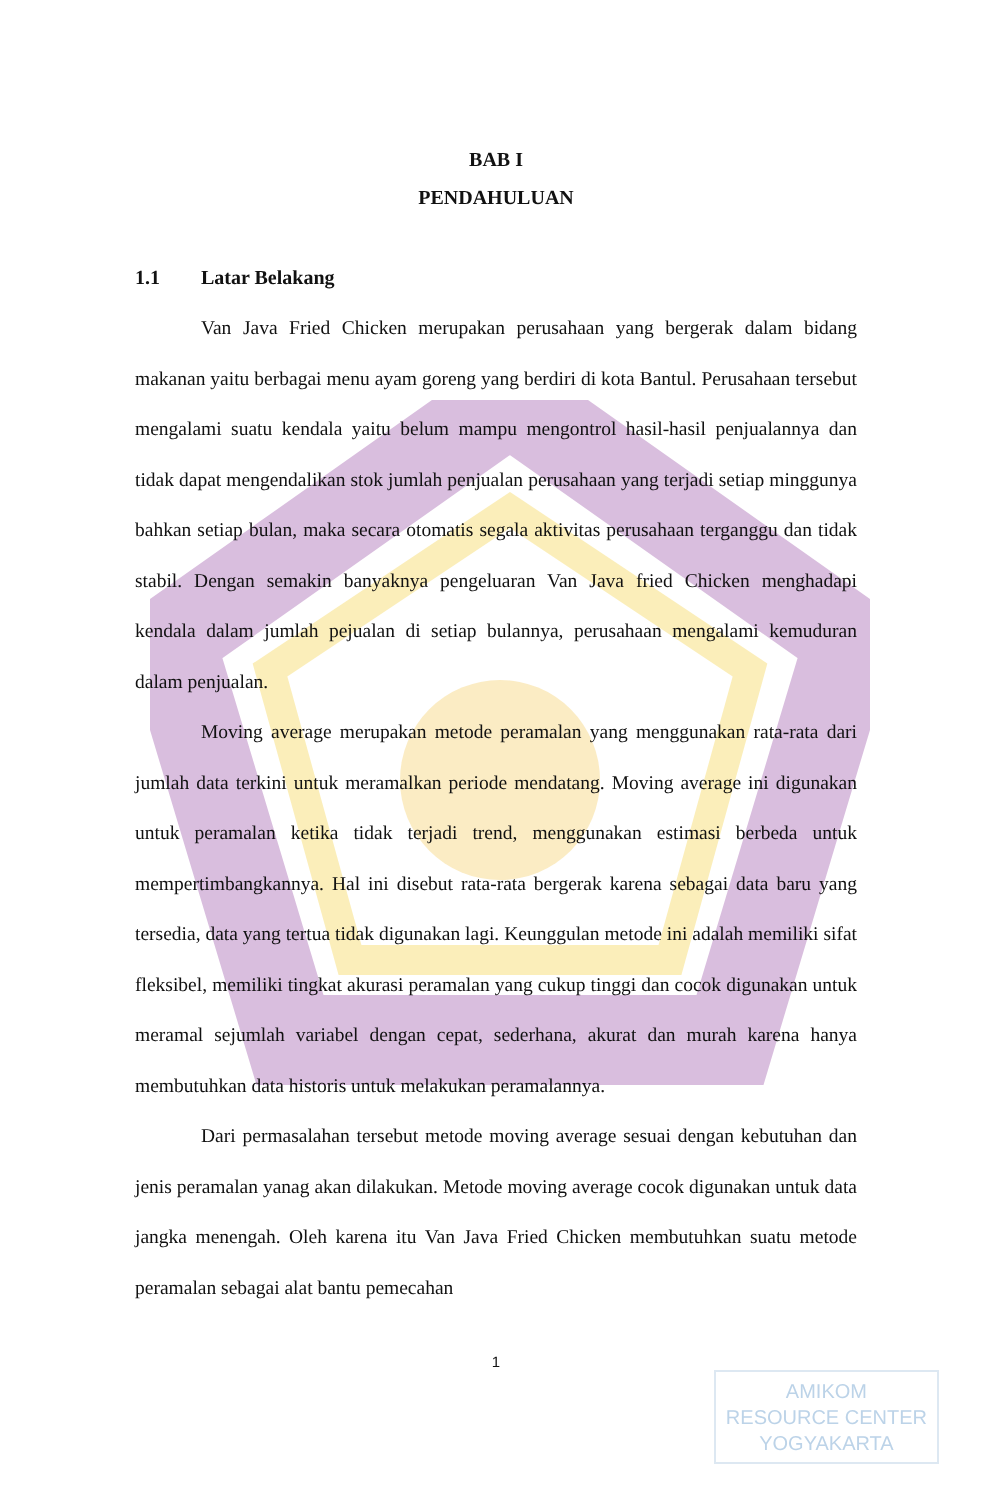BAB I
PENDAHULUAN
1.1 Latar Belakang
Van Java Fried Chicken merupakan perusahaan yang bergerak dalam bidang makanan yaitu berbagai menu ayam goreng yang berdiri di kota Bantul. Perusahaan tersebut mengalami suatu kendala yaitu belum mampu mengontrol hasil-hasil penjualannya dan tidak dapat mengendalikan stok jumlah penjualan perusahaan yang terjadi setiap minggunya bahkan setiap bulan, maka secara otomatis segala aktivitas perusahaan terganggu dan tidak stabil. Dengan semakin banyaknya pengeluaran Van Java fried Chicken menghadapi kendala dalam jumlah pejualan di setiap bulannya, perusahaan mengalami kemuduran dalam penjualan.
Moving average merupakan metode peramalan yang menggunakan rata-rata dari jumlah data terkini untuk meramalkan periode mendatang. Moving average ini digunakan untuk peramalan ketika tidak terjadi trend, menggunakan estimasi berbeda untuk mempertimbangkannya. Hal ini disebut rata-rata bergerak karena sebagai data baru yang tersedia, data yang tertua tidak digunakan lagi. Keunggulan metode ini adalah memiliki sifat fleksibel, memiliki tingkat akurasi peramalan yang cukup tinggi dan cocok digunakan untuk meramal sejumlah variabel dengan cepat, sederhana, akurat dan murah karena hanya membutuhkan data historis untuk melakukan peramalannya.
Dari permasalahan tersebut metode moving average sesuai dengan kebutuhan dan jenis peramalan yanag akan dilakukan. Metode moving average cocok digunakan untuk data jangka menengah. Oleh karena itu Van Java Fried Chicken membutuhkan suatu metode peramalan sebagai alat bantu pemecahan
1
AMIKOM
RESOURCE CENTER
YOGYAKARTA